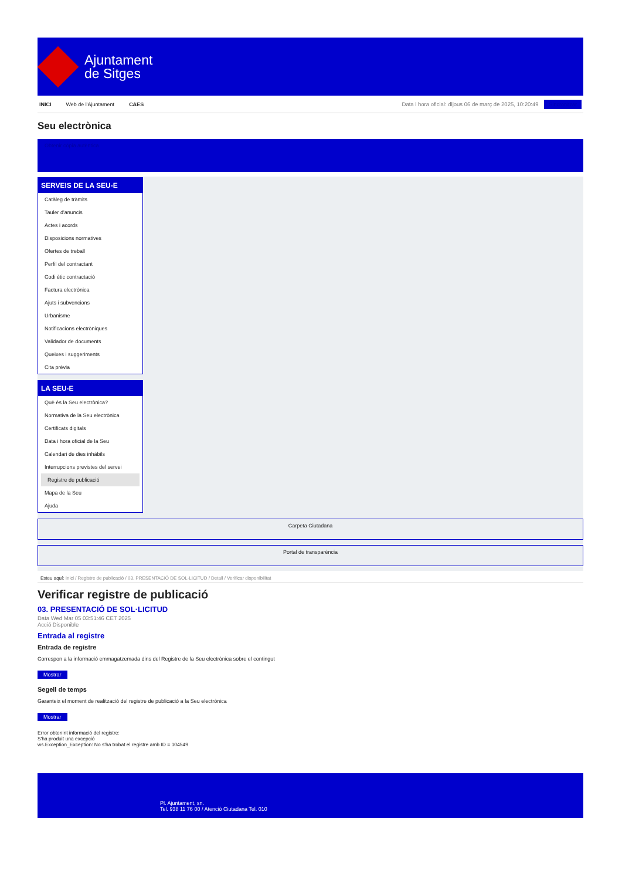Ajuntament
de Sitges
INICI Web de l'Ajuntament CAES
Data i hora oficial: dijous 06 de març de 2025, 10:20:49 Sincronitzar
Seu electrònica
Obtenir còpia autèntica
SERVEIS DE LA SEU-E
Catàleg de tràmits
Tauler d'anuncis
Actes i acords
Disposicions normatives
Ofertes de treball
Perfil del contractant
Codi ètic contractació
Factura electrònica
Ajuts i subvencions
Urbanisme
Notificacions electròniques
Validador de documents
Queixes i suggeriments
Cita prèvia
LA SEU-E
Què és la Seu electrònica?
Normativa de la Seu electrònica
Certificats digitals
Data i hora oficial de la Seu
Calendari de dies inhàbils
Interrupcions previstes del servei
Registre de publicació
Mapa de la Seu
Ajuda
Carpeta Ciutadana
Portal de transparència
Esteu aquí: Inici / Registre de publicació / 03. PRESENTACIÓ DE SOL·LICITUD / Detall / Verificar disponibilitat
Verificar registre de publicació
03. PRESENTACIÓ DE SOL·LICITUD
Data Wed Mar 05 03:51:46 CET 2025
Acció Disponible
Entrada al registre
Entrada de registre
Correspon a la informació emmagatzemada dins del Registre de la Seu electrònica sobre el contingut
Mostrar
Segell de temps
Garanteix el moment de realització del registre de publicació a la Seu electrònica
Mostrar
Error obtenint informació del registre:
S'ha produit una excepció
ws.Exception_Exception: No s'ha trobat el registre amb ID = 104549
Pl. Ajuntament, sn.
Tel. 938 11 76 00 / Atenció Ciutadana Tel. 010